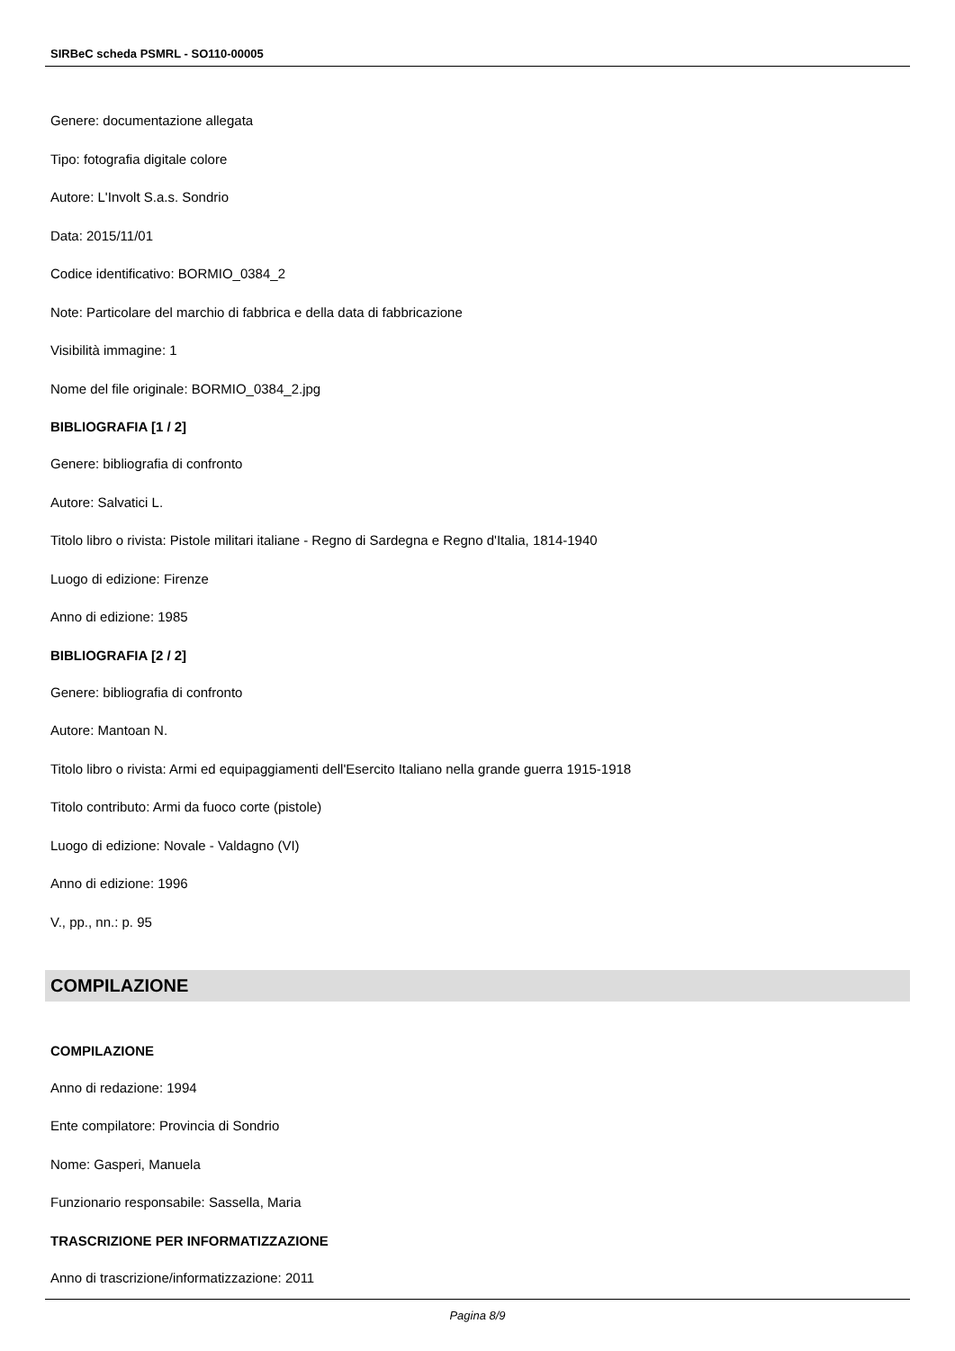SIRBeC scheda PSMRL - SO110-00005
Genere: documentazione allegata
Tipo: fotografia digitale colore
Autore: L'Involt S.a.s. Sondrio
Data: 2015/11/01
Codice identificativo: BORMIO_0384_2
Note: Particolare del marchio di fabbrica e della data di fabbricazione
Visibilità immagine: 1
Nome del file originale: BORMIO_0384_2.jpg
BIBLIOGRAFIA [1 / 2]
Genere: bibliografia di confronto
Autore: Salvatici L.
Titolo libro o rivista: Pistole militari italiane - Regno di Sardegna e Regno d'Italia, 1814-1940
Luogo di edizione: Firenze
Anno di edizione: 1985
BIBLIOGRAFIA [2 / 2]
Genere: bibliografia di confronto
Autore: Mantoan N.
Titolo libro o rivista: Armi ed equipaggiamenti dell'Esercito Italiano nella grande guerra 1915-1918
Titolo contributo: Armi da fuoco corte (pistole)
Luogo di edizione: Novale - Valdagno (VI)
Anno di edizione: 1996
V., pp., nn.: p. 95
COMPILAZIONE
COMPILAZIONE
Anno di redazione: 1994
Ente compilatore: Provincia di Sondrio
Nome: Gasperi, Manuela
Funzionario responsabile: Sassella, Maria
TRASCRIZIONE PER INFORMATIZZAZIONE
Anno di trascrizione/informatizzazione: 2011
Pagina 8/9